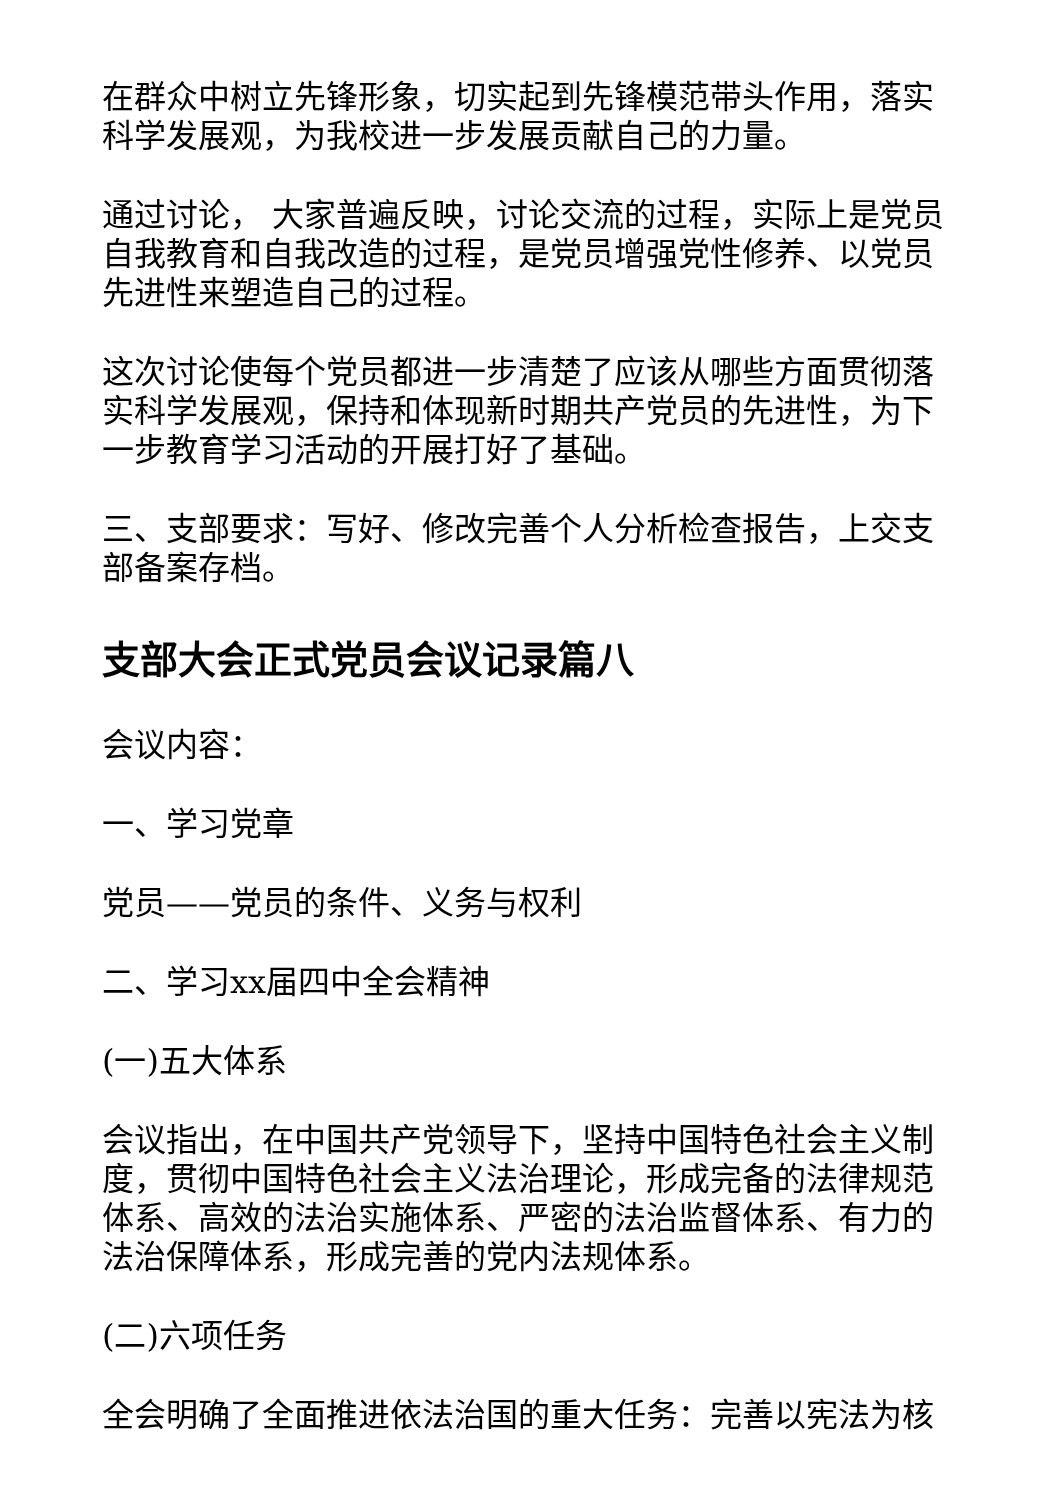在群众中树立先锋形象，切实起到先锋模范带头作用，落实科学发展观，为我校进一步发展贡献自己的力量。
通过讨论， 大家普遍反映，讨论交流的过程，实际上是党员自我教育和自我改造的过程，是党员增强党性修养、以党员先进性来塑造自己的过程。
这次讨论使每个党员都进一步清楚了应该从哪些方面贯彻落实科学发展观，保持和体现新时期共产党员的先进性，为下一步教育学习活动的开展打好了基础。
三、支部要求：写好、修改完善个人分析检查报告，上交支部备案存档。
支部大会正式党员会议记录篇八
会议内容：
一、学习党章
党员——党员的条件、义务与权利
二、学习xx届四中全会精神
(一)五大体系
会议指出，在中国共产党领导下，坚持中国特色社会主义制度，贯彻中国特色社会主义法治理论，形成完备的法律规范体系、高效的法治实施体系、严密的法治监督体系、有力的法治保障体系，形成完善的党内法规体系。
(二)六项任务
全会明确了全面推进依法治国的重大任务：完善以宪法为核